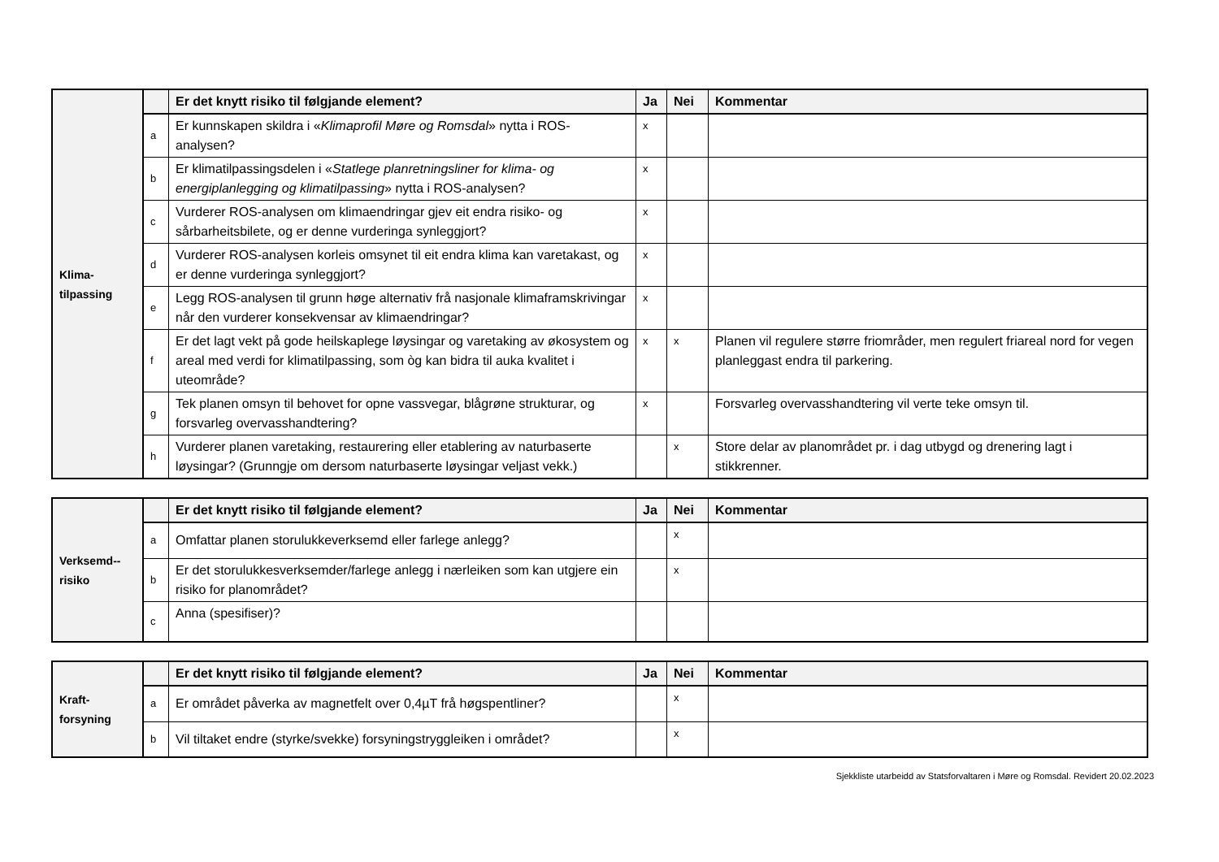| Klima- tilpassing | | Er det knytt risiko til følgjande element? | Ja | Nei | Kommentar |
| | a | Er kunnskapen skildra i « Klimaprofil Møre og Romsdal » nytta i ROS-analysen? | x | | |
| | b | Er klimatilpassingsdelen i « Statlege planretningsliner for klima- og energiplanlegging og klimatilpassing » nytta i ROS-analysen? | x | | |
| | c | Vurderer ROS-analysen om klimaendringar gjev eit endra risiko- og sårbarheitsbilete, og er denne vurderinga synleggjort? | x | | |
| | d | Vurderer ROS-analysen korleis omsynet til eit endra klima kan varetakast, og er denne vurderinga synleggjort? | x | | |
| | e | Legg ROS-analysen til grunn høge alternativ frå nasjonale klimaframskrivingar når den vurderer konsekvensar av klimaendringar? | x | | |
| | f | Er det lagt vekt på gode heilskaplege løysingar og varetaking av økosystem og areal med verdi for klimatilpassing, som òg kan bidra til auka kvalitet i uteområde? | x | x | Planen vil regulere større friområder, men regulert friareal nord for vegen planleggast endra til parkering. |
| | g | Tek planen omsyn til behovet for opne vassvegar, blågrøne strukturar, og forsvarleg overvasshandtering? | x | | Forsvarleg overvasshandtering vil verte teke omsyn til. |
| | h | Vurderer planen varetaking, restaurering eller etablering av naturbaserte løysingar? (Grunngje om dersom naturbaserte løysingar veljast vekk.) | | x | Store delar av planområdet pr. i dag utbygd og drenering lagt i stikkrenner. |
| Verksemd-- risiko | | Er det knytt risiko til følgjande element? | Ja | Nei | Kommentar |
| | a | Omfattar planen storulukkeverksemd eller farlege anlegg? | | x | |
| | b | Er det storulukkesverksemder/farlege anlegg i nærleiken som kan utgjere ein risiko for planområdet? | | x | |
| | c | Anna (spesifiser)? | | | |
| Kraft- forsyning | | Er det knytt risiko til følgjande element? | Ja | Nei | Kommentar |
| | a | Er området påverka av magnetfelt over 0,4µT frå høgspentliner? | | x | |
| | b | Vil tiltaket endre (styrke/svekke) forsyningstryggleiken i området? | | x | |
Sjekkliste utarbeidd av Statsforvaltaren i Møre og Romsdal. Revidert 20.02.2023